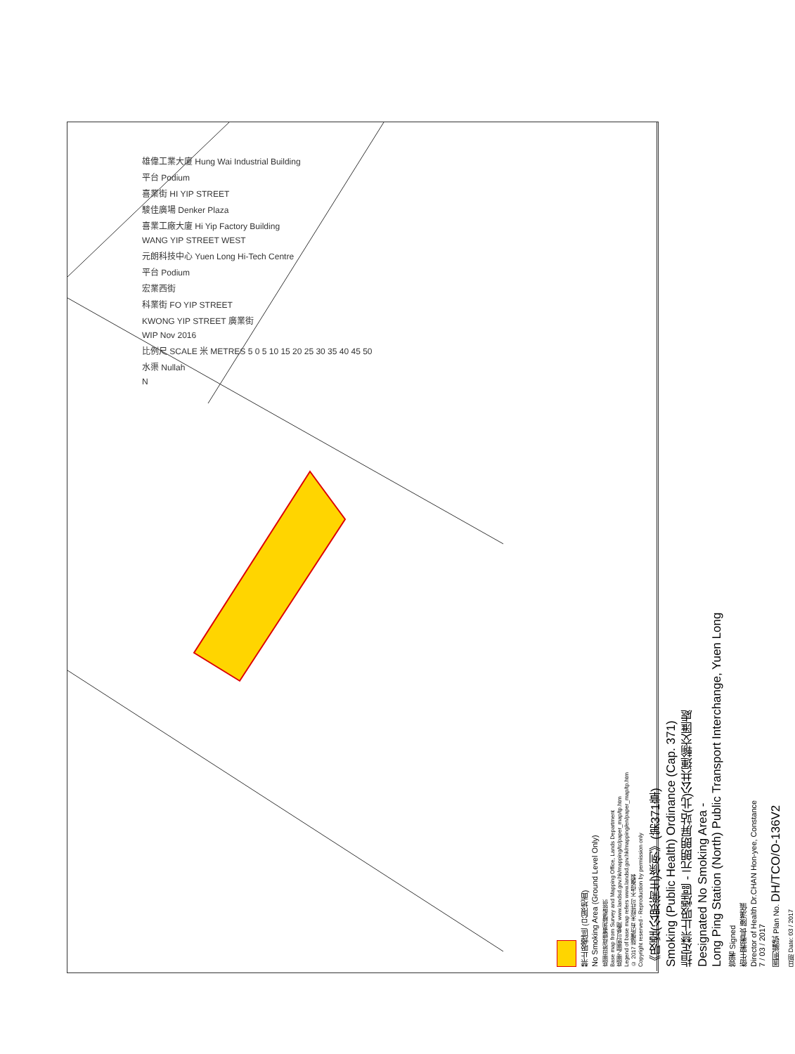雄偉工業大廈 Hung Wai Industrial Building
平台 Podium
喜業街 HI YIP STREET
駿佳廣場 Denker Plaza
喜業工廠大廈 Hi Yip Factory Building
WANG YIP STREET WEST
元朗科技中心 Yuen Long Hi-Tech Centre
平台 Podium
宏業西街
科業街 FO YIP STREET
KWONG YIP STREET 廣業街
WIP Nov 2016
比例尺 SCALE 米 METRES 5 0 5 10 15 20 25 30 35 40 45 50
水渠 Nullah
N
禁止吸煙區 (只限地面)
No Smoking Area (Ground Level Only)
底圖由地政總署測繪處提供
Base map from Survey and Mapping Office, Lands Department
底圖之圖例可參閱 www.landsd.gov.hk/mapping/tc/paper_map/tp.htm
Legend of base map refers www.landsd.gov.hk/mapping/en/paper_map/tp.htm
© 2017 版權所有 未經許可 不得複製
Copyright reserved - Reproduction by permission only
《吸煙(公眾衞生)條例》(第371章)
Smoking (Public Health) Ordinance (Cap. 371)
指定禁止吸煙區 - 元朗朗屏站(北)公共運輸交匯處
Designated No Smoking Area -
Long Ping Station (North) Public Transport Interchange, Yuen Long
簽署 Signed
衞生署署長 陳漢儀
Director of Health Dr.CHAN Hon-yee, Constance
7 / 03 / 2017
圖則編號 Plan No. DH/TCO/O-136V2
日期 Date: 03 / 2017